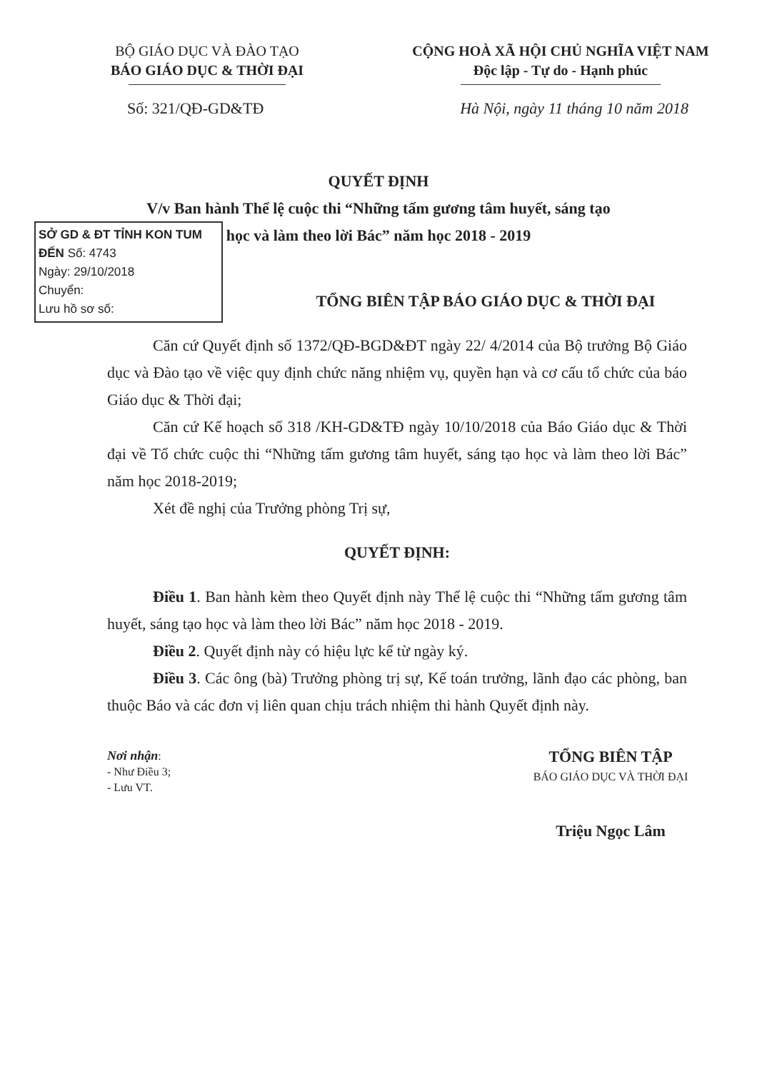BỘ GIÁO DỤC VÀ ĐÀO TẠO
BÁO GIÁO DỤC & THỜI ĐẠI
CỘNG HOÀ XÃ HỘI CHỦ NGHĨA VIỆT NAM
Độc lập - Tự do - Hạnh phúc
Số: 321/QĐ-GD&TĐ Hà Nội, ngày 11 tháng 10 năm 2018
QUYẾT ĐỊNH
V/v Ban hành Thể lệ cuộc thi “Những tấm gương tâm huyết, sáng tạo
học và làm theo lời Bác” năm học 2018 - 2019
SỞ GD & ĐT TỈNH KON TUM
ĐẾN Số: 4743
Ngày: 29/10/2018
Chuyển:
Lưu hồ sơ số:
TỔNG BIÊN TẬP BÁO GIÁO DỤC & THỜI ĐẠI
Căn cứ Quyết định số 1372/QĐ-BGD&ĐT ngày 22/ 4/2014 của Bộ trưởng Bộ Giáo dục và Đào tạo về việc quy định chức năng nhiệm vụ, quyền hạn và cơ cấu tổ chức của báo Giáo dục & Thời đại;
Căn cứ Kế hoạch số 318 /KH-GD&TĐ ngày 10/10/2018 của Báo Giáo dục & Thời đại về Tổ chức cuộc thi “Những tấm gương tâm huyết, sáng tạo học và làm theo lời Bác” năm học 2018-2019;
Xét đề nghị của Trưởng phòng Trị sự,
QUYẾT ĐỊNH:
Điều 1. Ban hành kèm theo Quyết định này Thể lệ cuộc thi “Những tấm gương tâm huyết, sáng tạo học và làm theo lời Bác” năm học 2018 - 2019.
Điều 2. Quyết định này có hiệu lực kể từ ngày ký.
Điều 3. Các ông (bà) Trưởng phòng trị sự, Kế toán trưởng, lãnh đạo các phòng, ban thuộc Báo và các đơn vị liên quan chịu trách nhiệm thi hành Quyết định này.
Nơi nhận:
- Như Điều 3;
- Lưu VT.
TỔNG BIÊN TẬP
BÁO GIÁO DỤC VÀ THỜI ĐẠI
Triệu Ngọc Lâm